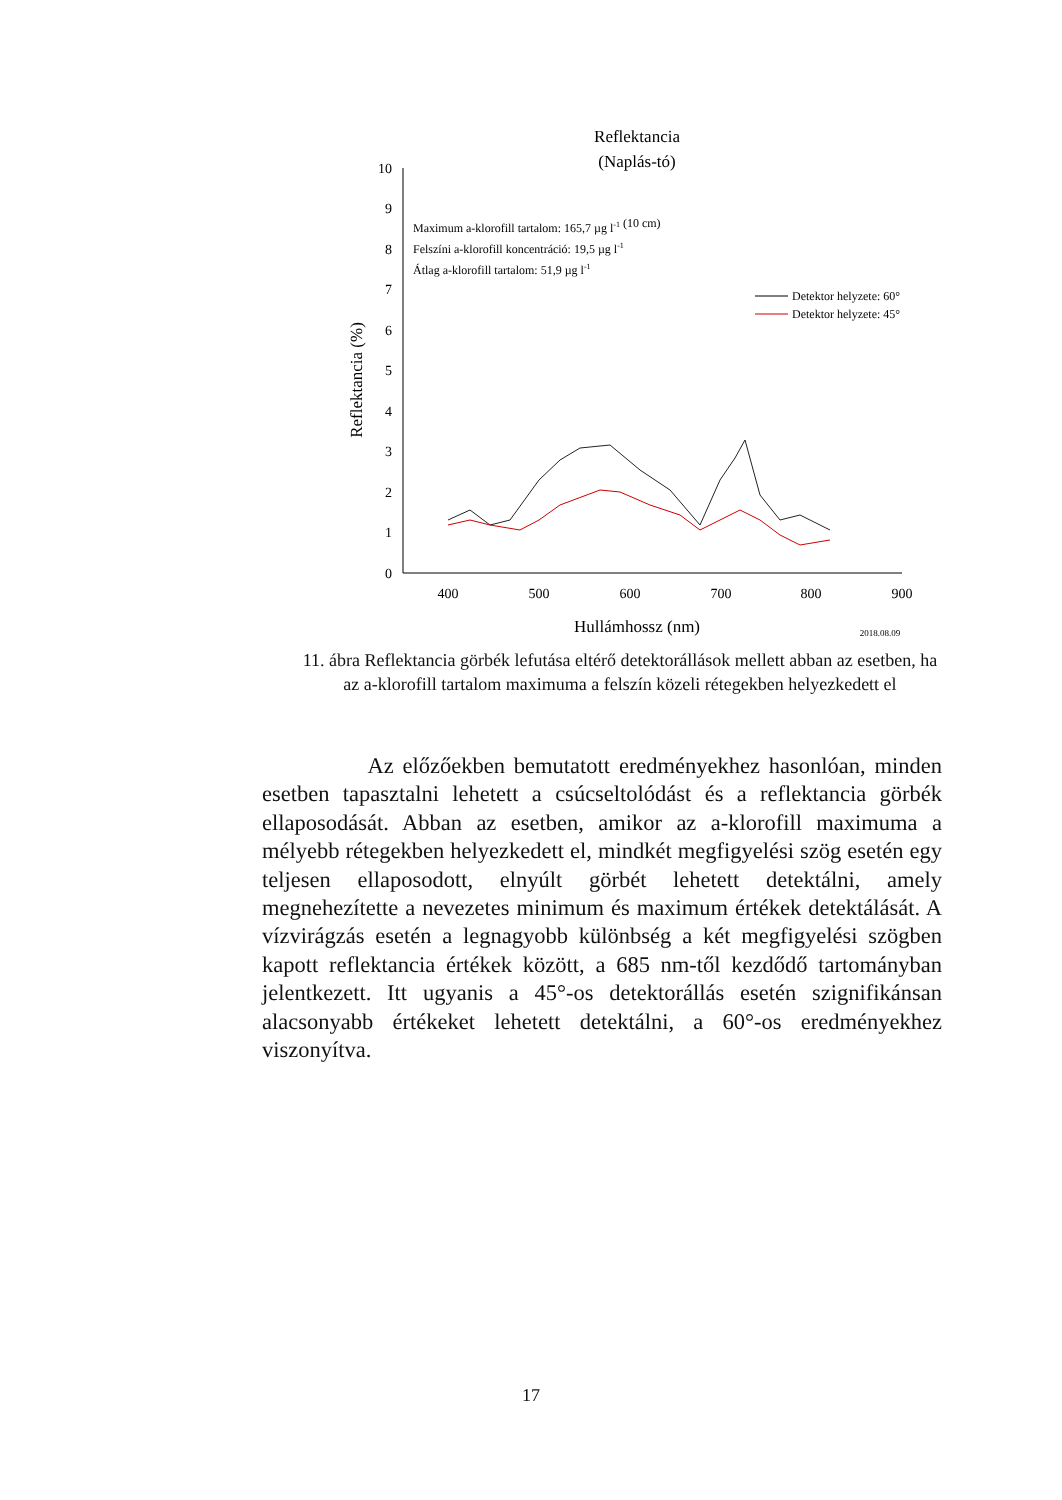Reflektancia
(Naplás-tó)
0
1
2
3
4
5
6
7
8
9
10
400
500
600
700
800
900
Hullámhossz (nm)
2018.08.09
Reflektancia (%)
Maximum a-klorofill tartalom: 165,7 µg l-1 (10 cm)
Felszíni a-klorofill koncentráció: 19,5 µg l-1
Átlag a-klorofill tartalom: 51,9 µg l-1
Detektor helyzete: 60°
Detektor helyzete: 45°
11. ábra Reflektancia görbék lefutása eltérő detektorállások mellett abban az esetben, ha az a-klorofill tartalom maximuma a felszín közeli rétegekben helyezkedett el
Az előzőekben bemutatott eredményekhez hasonlóan, minden esetben tapasztalni lehetett a csúcseltolódást és a reflektancia görbék ellaposodását. Abban az esetben, amikor az a-klorofill maximuma a mélyebb rétegekben helyezkedett el, mindkét megfigyelési szög esetén egy teljesen ellaposodott, elnyúlt görbét lehetett detektálni, amely megnehezítette a nevezetes minimum és maximum értékek detektálását. A vízvirágzás esetén a legnagyobb különbség a két megfigyelési szögben kapott reflektancia értékek között, a 685 nm-től kezdődő tartományban jelentkezett. Itt ugyanis a 45°-os detektorállás esetén szignifikánsan alacsonyabb értékeket lehetett detektálni, a 60°-os eredményekhez viszonyítva.
17